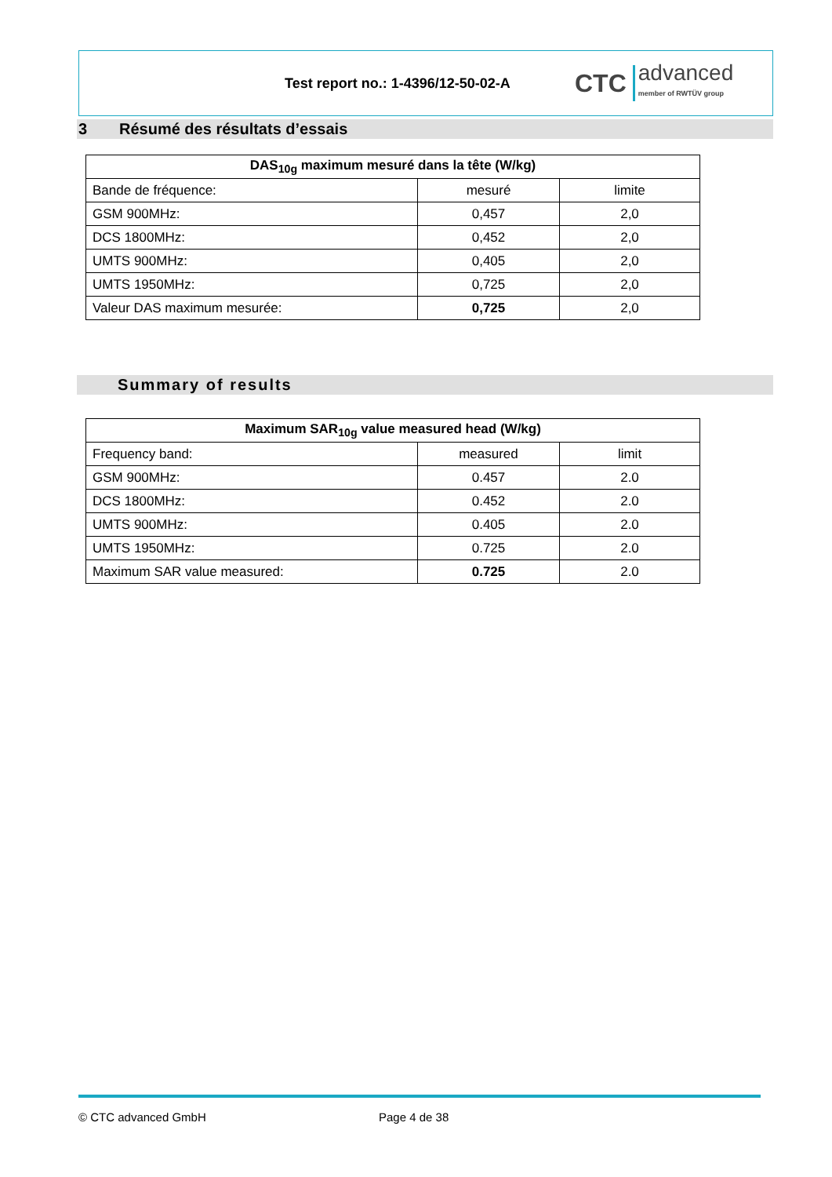Test report no.: 1-4396/12-50-02-A
CTC
advanced
member of RWTÜV group
3 Résumé des résultats d’essais
| DAS<sub>10g</sub> maximum mesuré dans la tête (W/kg) | | |
| --- | --- | --- |
| Bande de fréquence: | mesuré | limite |
| GSM 900MHz: | 0,457 | 2,0 |
| DCS 1800MHz: | 0,452 | 2,0 |
| UMTS 900MHz: | 0,405 | 2,0 |
| UMTS 1950MHz: | 0,725 | 2,0 |
| Valeur DAS maximum mesurée: | 0,725 | 2,0 |
Summary of results
| Maximum SAR<sub>10g</sub> value measured head (W/kg) | | |
| --- | --- | --- |
| Frequency band: | measured | limit |
| GSM 900MHz: | 0.457 | 2.0 |
| DCS 1800MHz: | 0.452 | 2.0 |
| UMTS 900MHz: | 0.405 | 2.0 |
| UMTS 1950MHz: | 0.725 | 2.0 |
| Maximum SAR value measured: | 0.725 | 2.0 |
© CTC advanced GmbH Page 4 de 38